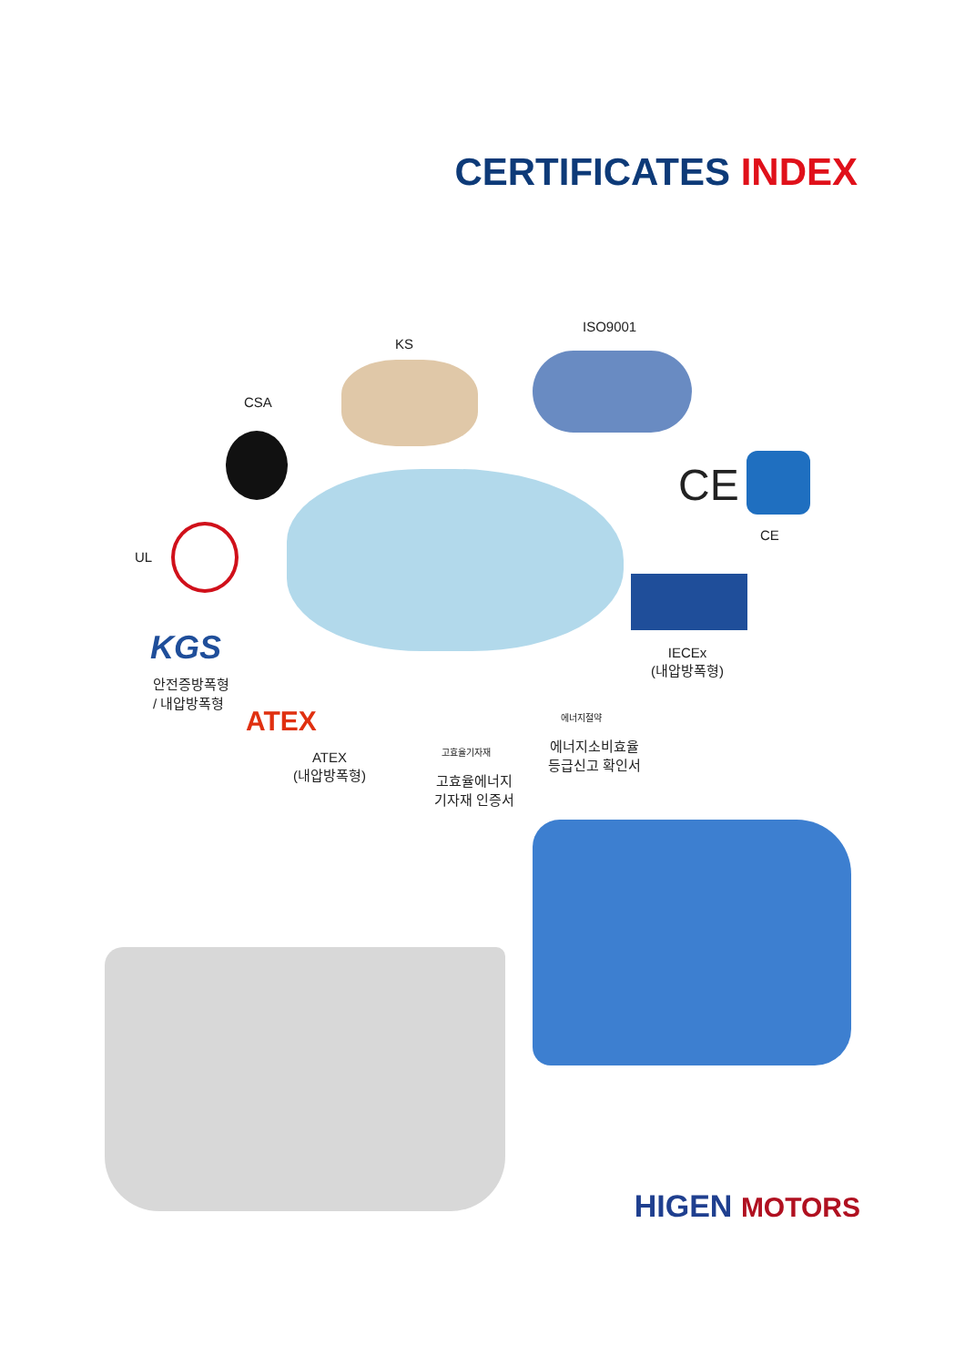CERTIFICATES INDEX
ISO9001
KS
CSA
CE
CE
UL
IECEx
(내압방폭형)
KGS
안전증방폭형
/ 내압방폭형
ATEX
ATEX
(내압방폭형)
고효율기자재
고효율에너지
기자재 인증서
에너지절약
에너지소비효율
등급신고 확인서
HIGEN MOTORS